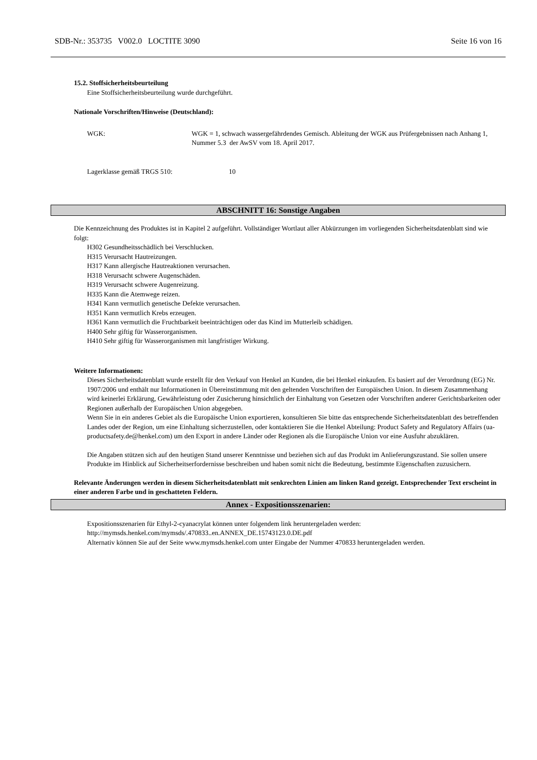SDB-Nr.: 353735 V002.0 LOCTITE 3090 Seite 16 von 16
15.2. Stoffsicherheitsbeurteilung
Eine Stoffsicherheitsbeurteilung wurde durchgeführt.
Nationale Vorschriften/Hinweise (Deutschland):
WGK: WGK = 1, schwach wassergefährdendes Gemisch. Ableitung der WGK aus Prüfergebnissen nach Anhang 1, Nummer 5.3 der AwSV vom 18. April 2017.
Lagerklasse gemäß TRGS 510: 10
ABSCHNITT 16: Sonstige Angaben
Die Kennzeichnung des Produktes ist in Kapitel 2 aufgeführt. Vollständiger Wortlaut aller Abkürzungen im vorliegenden Sicherheitsdatenblatt sind wie folgt:
H302 Gesundheitsschädlich bei Verschlucken.
H315 Verursacht Hautreizungen.
H317 Kann allergische Hautreaktionen verursachen.
H318 Verursacht schwere Augenschäden.
H319 Verursacht schwere Augenreizung.
H335 Kann die Atemwege reizen.
H341 Kann vermutlich genetische Defekte verursachen.
H351 Kann vermutlich Krebs erzeugen.
H361 Kann vermutlich die Fruchtbarkeit beeinträchtigen oder das Kind im Mutterleib schädigen.
H400 Sehr giftig für Wasserorganismen.
H410 Sehr giftig für Wasserorganismen mit langfristiger Wirkung.
Weitere Informationen:
Dieses Sicherheitsdatenblatt wurde erstellt für den Verkauf von Henkel an Kunden, die bei Henkel einkaufen. Es basiert auf der Verordnung (EG) Nr. 1907/2006 und enthält nur Informationen in Übereinstimmung mit den geltenden Vorschriften der Europäischen Union. In diesem Zusammenhang wird keinerlei Erklärung, Gewährleistung oder Zusicherung hinsichtlich der Einhaltung von Gesetzen oder Vorschriften anderer Gerichtsbarkeiten oder Regionen außerhalb der Europäischen Union abgegeben.
Wenn Sie in ein anderes Gebiet als die Europäische Union exportieren, konsultieren Sie bitte das entsprechende Sicherheitsdatenblatt des betreffenden Landes oder der Region, um eine Einhaltung sicherzustellen, oder kontaktieren Sie die Henkel Abteilung: Product Safety and Regulatory Affairs (ua-productsafety.de@henkel.com) um den Export in andere Länder oder Regionen als die Europäische Union vor eine Ausfuhr abzuklären.
Die Angaben stützen sich auf den heutigen Stand unserer Kenntnisse und beziehen sich auf das Produkt im Anlieferungszustand. Sie sollen unsere Produkte im Hinblick auf Sicherheitserfordernisse beschreiben und haben somit nicht die Bedeutung, bestimmte Eigenschaften zuzusichern.
Relevante Änderungen werden in diesem Sicherheitsdatenblatt mit senkrechten Linien am linken Rand gezeigt. Entsprechender Text erscheint in einer anderen Farbe und in geschatteten Feldern.
Annex - Expositionsszenarien:
Expositionsszenarien für Ethyl-2-cyanacrylat können unter folgendem link heruntergeladen werden:
http://mymsds.henkel.com/mymsds/.470833..en.ANNEX_DE.15743123.0.DE.pdf
Alternativ können Sie auf der Seite www.mymsds.henkel.com unter Eingabe der Nummer 470833 heruntergeladen werden.